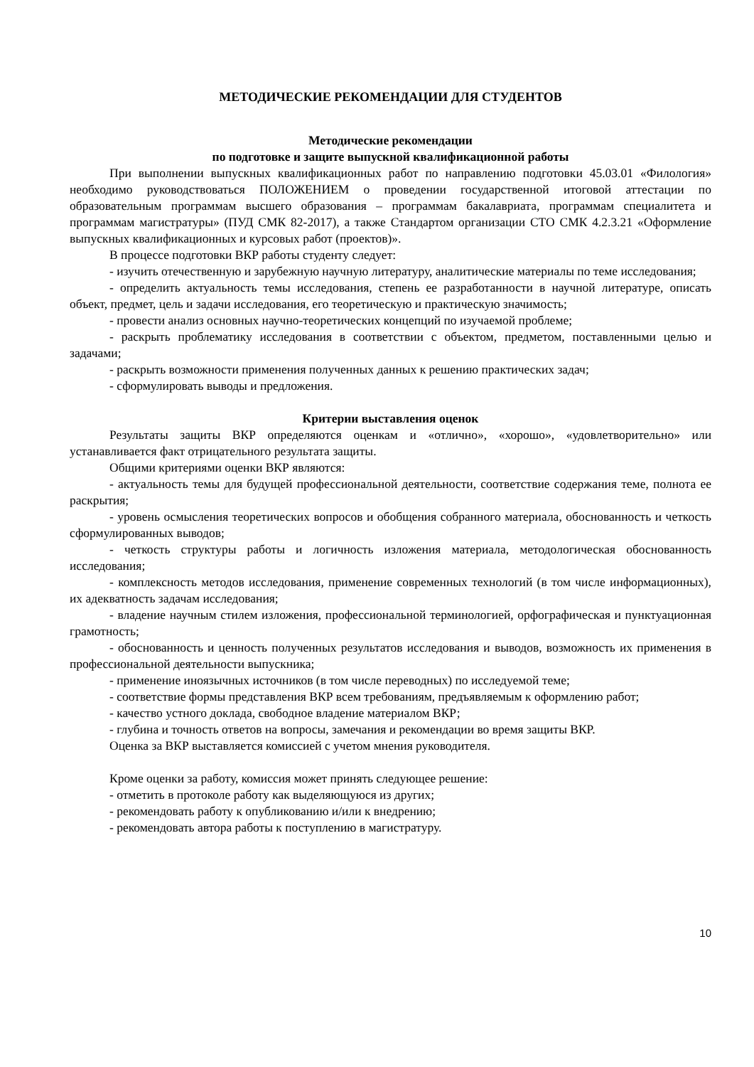МЕТОДИЧЕСКИЕ РЕКОМЕНДАЦИИ ДЛЯ СТУДЕНТОВ
Методические рекомендации
по подготовке и защите выпускной квалификационной работы
При выполнении выпускных квалификационных работ по направлению подготовки 45.03.01 «Филология» необходимо руководствоваться ПОЛОЖЕНИЕМ о проведении государственной итоговой аттестации по образовательным программам высшего образования – программам бакалавриата, программам специалитета и программам магистратуры» (ПУД СМК 82-2017), а также Стандартом организации СТО СМК 4.2.3.21 «Оформление выпускных квалификационных и курсовых работ (проектов)».
В процессе подготовки ВКР работы студенту следует:
- изучить отечественную и зарубежную научную литературу, аналитические материалы по теме исследования;
- определить актуальность темы исследования, степень ее разработанности в научной литературе, описать объект, предмет, цель и задачи исследования, его теоретическую и практическую значимость;
- провести анализ основных научно-теоретических концепций по изучаемой проблеме;
- раскрыть проблематику исследования в соответствии с объектом, предметом, поставленными целью и задачами;
- раскрыть возможности применения полученных данных к решению практических задач;
- сформулировать выводы и предложения.
Критерии выставления оценок
Результаты защиты ВКР определяются оценкам и «отлично», «хорошо», «удовлетворительно» или устанавливается факт отрицательного результата защиты.
Общими критериями оценки ВКР являются:
- актуальность темы для будущей профессиональной деятельности, соответствие содержания теме, полнота ее раскрытия;
- уровень осмысления теоретических вопросов и обобщения собранного материала, обоснованность и четкость сформулированных выводов;
- четкость структуры работы и логичность изложения материала, методологическая обоснованность исследования;
- комплексность методов исследования, применение современных технологий (в том числе информационных), их адекватность задачам исследования;
- владение научным стилем изложения, профессиональной терминологией, орфографическая и пунктуационная грамотность;
- обоснованность и ценность полученных результатов исследования и выводов, возможность их применения в профессиональной деятельности выпускника;
- применение иноязычных источников (в том числе переводных) по исследуемой теме;
- соответствие формы представления ВКР всем требованиям, предъявляемым к оформлению работ;
- качество устного доклада, свободное владение материалом ВКР;
- глубина и точность ответов на вопросы, замечания и рекомендации во время защиты ВКР.
Оценка за ВКР выставляется комиссией с учетом мнения руководителя.
Кроме оценки за работу, комиссия может принять следующее решение:
- отметить в протоколе работу как выделяющуюся из других;
- рекомендовать работу к опубликованию и/или к внедрению;
- рекомендовать автора работы к поступлению в магистратуру.
10